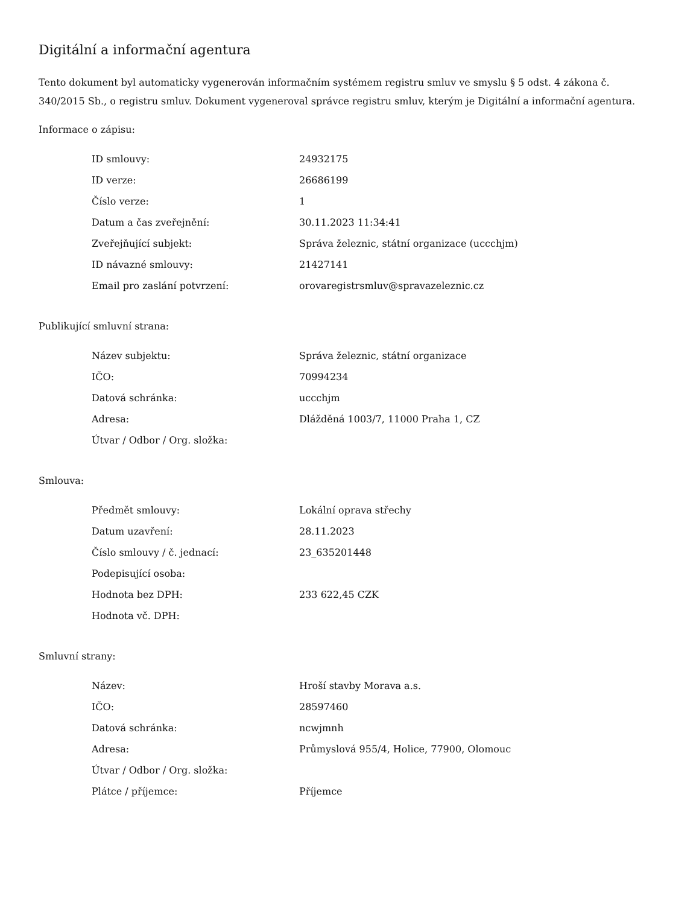Digitální a informační agentura
Tento dokument byl automaticky vygenerován informačním systémem registru smluv ve smyslu § 5 odst. 4 zákona č. 340/2015 Sb., o registru smluv. Dokument vygeneroval správce registru smluv, kterým je Digitální a informační agentura.
Informace o zápisu:
| ID smlouvy: | 24932175 |
| ID verze: | 26686199 |
| Číslo verze: | 1 |
| Datum a čas zveřejnění: | 30.11.2023 11:34:41 |
| Zveřejňující subjekt: | Správa železnic, státní organizace (uccchjm) |
| ID návazné smlouvy: | 21427141 |
| Email pro zaslání potvrzení: | orovaregistrsmluv@spravazeleznic.cz |
Publikující smluvní strana:
| Název subjektu: | Správa železnic, státní organizace |
| IČO: | 70994234 |
| Datová schránka: | uccchjm |
| Adresa: | Dlážděná 1003/7, 11000 Praha 1, CZ |
| Útvar / Odbor / Org. složka: | |
Smlouva:
| Předmět smlouvy: | Lokální oprava střechy |
| Datum uzavření: | 28.11.2023 |
| Číslo smlouvy / č. jednací: | 23_635201448 |
| Podepisující osoba: | |
| Hodnota bez DPH: | 233 622,45 CZK |
| Hodnota vč. DPH: | |
Smluvní strany:
| Název: | Hroší stavby Morava a.s. |
| IČO: | 28597460 |
| Datová schránka: | ncwjmnh |
| Adresa: | Průmyslová 955/4, Holice, 77900, Olomouc |
| Útvar / Odbor / Org. složka: | |
| Plátce / příjemce: | Příjemce |